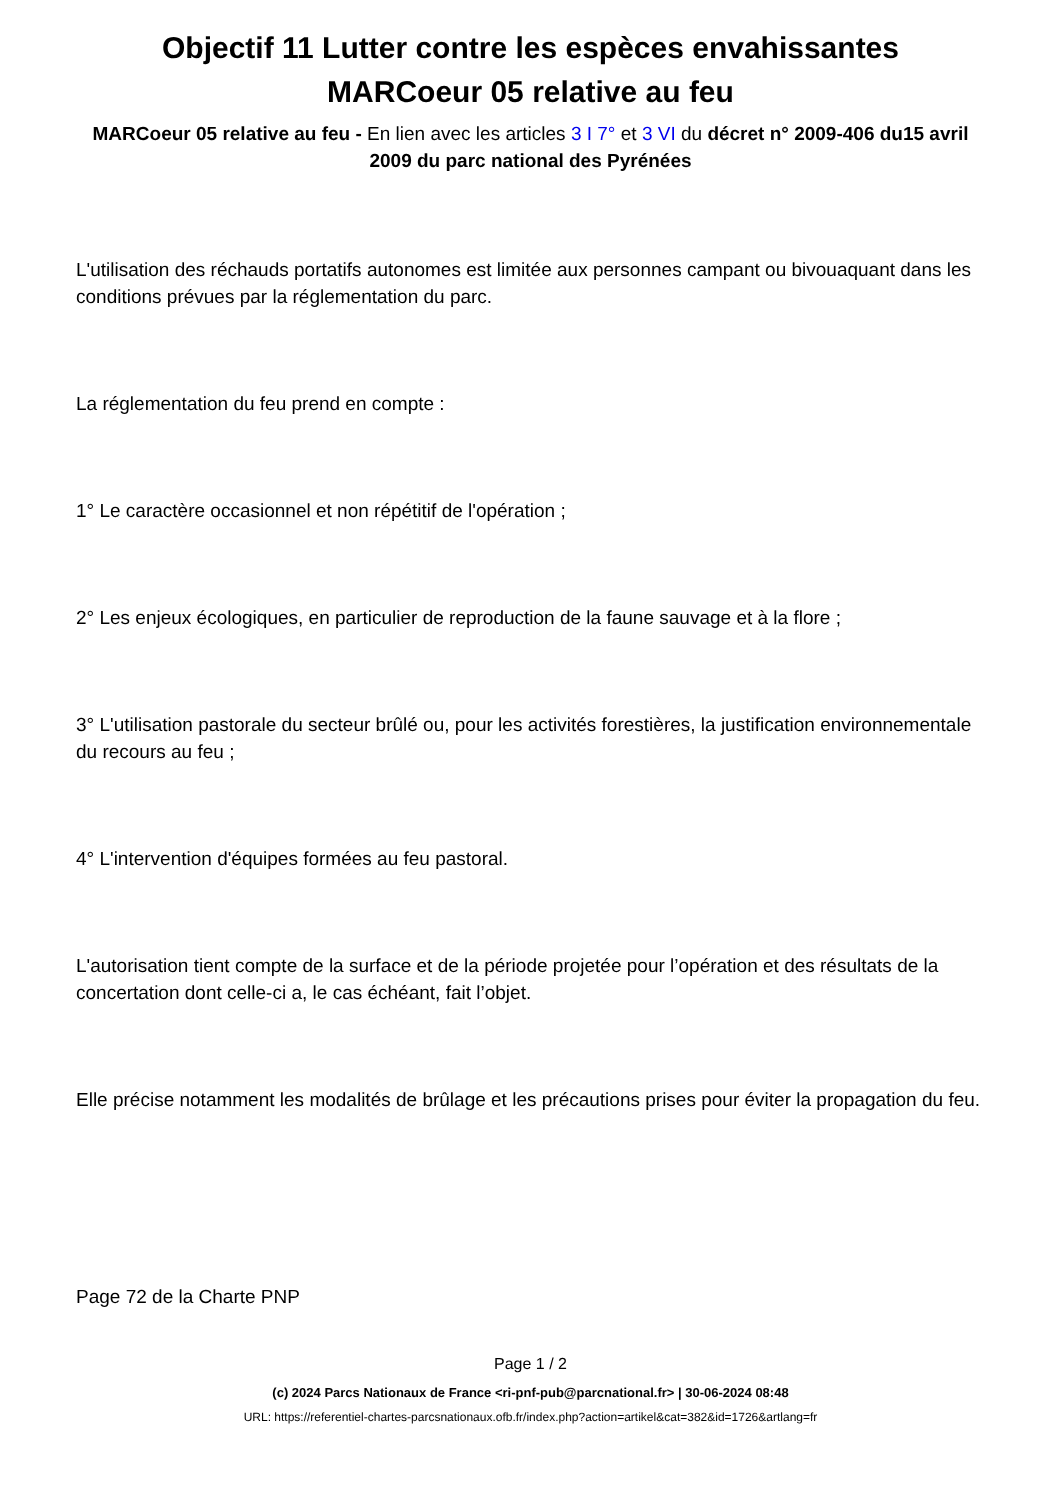Objectif 11 Lutter contre les espèces envahissantes
MARCoeur 05 relative au feu
MARCoeur 05 relative au feu - En lien avec les articles 3 I 7° et 3 VI du décret n° 2009-406 du15 avril 2009 du parc national des Pyrénées
L'utilisation des réchauds portatifs autonomes est limitée aux personnes campant ou bivouaquant dans les conditions prévues par la réglementation du parc.
La réglementation du feu prend en compte :
1° Le caractère occasionnel et non répétitif de l'opération ;
2° Les enjeux écologiques, en particulier de reproduction de la faune sauvage et à la flore ;
3° L'utilisation pastorale du secteur brûlé ou, pour les activités forestières, la justification environnementale du recours au feu ;
4° L'intervention d'équipes formées au feu pastoral.
L'autorisation tient compte de la surface et de la période projetée pour l’opération et des résultats de la concertation dont celle-ci a, le cas échéant, fait l’objet.
Elle précise notamment les modalités de brûlage et les précautions prises pour éviter la propagation du feu.
Page 72 de la Charte PNP
Page 1 / 2
(c) 2024 Parcs Nationaux de France <ri-pnf-pub@parcnational.fr> | 30-06-2024 08:48
URL: https://referentiel-chartes-parcsnationaux.ofb.fr/index.php?action=artikel&cat=382&id=1726&artlang=fr